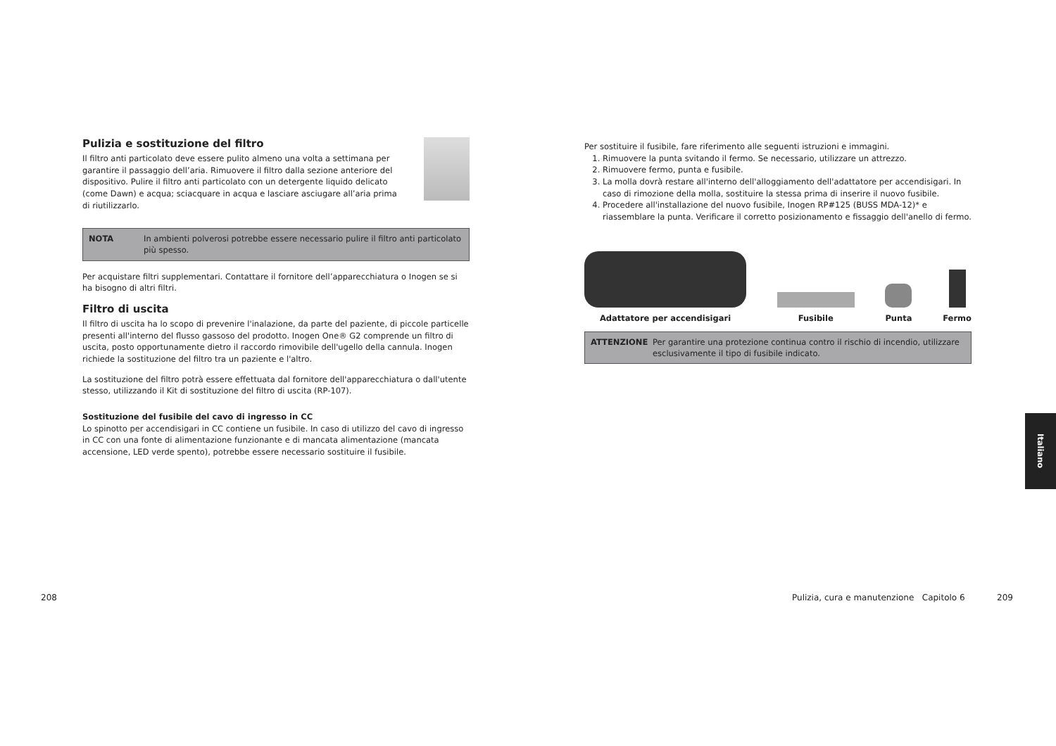Pulizia e sostituzione del filtro
Il filtro anti particolato deve essere pulito almeno una volta a settimana per garantire il passaggio dell’aria. Rimuovere il filtro dalla sezione anteriore del dispositivo. Pulire il filtro anti particolato con un detergente liquido delicato (come Dawn) e acqua; sciacquare in acqua e lasciare asciugare all’aria prima di riutilizzarlo.
NOTA In ambienti polverosi potrebbe essere necessario pulire il filtro anti particolato più spesso.
Per acquistare filtri supplementari. Contattare il fornitore dell’apparecchiatura o Inogen se si ha bisogno di altri filtri.
Filtro di uscita
Il filtro di uscita ha lo scopo di prevenire l'inalazione, da parte del paziente, di piccole particelle presenti all'interno del flusso gassoso del prodotto. Inogen One® G2 comprende un filtro di uscita, posto opportunamente dietro il raccordo rimovibile dell'ugello della cannula. Inogen richiede la sostituzione del filtro tra un paziente e l'altro.
La sostituzione del filtro potrà essere effettuata dal fornitore dell'apparecchiatura o dall'utente stesso, utilizzando il Kit di sostituzione del filtro di uscita (RP-107).
Sostituzione del fusibile del cavo di ingresso in CC
Lo spinotto per accendisigari in CC contiene un fusibile. In caso di utilizzo del cavo di ingresso in CC con una fonte di alimentazione funzionante e di mancata alimentazione (mancata accensione, LED verde spento), potrebbe essere necessario sostituire il fusibile.
Per sostituire il fusibile, fare riferimento alle seguenti istruzioni e immagini.
1. Rimuovere la punta svitando il fermo. Se necessario, utilizzare un attrezzo.
2. Rimuovere fermo, punta e fusibile.
3. La molla dovrà restare all'interno dell'alloggiamento dell'adattatore per accendisigari. In caso di rimozione della molla, sostituire la stessa prima di inserire il nuovo fusibile.
4. Procedere all'installazione del nuovo fusibile, Inogen RP#125 (BUSS MDA-12)* e riassemblare la punta. Verificare il corretto posizionamento e fissaggio dell'anello di fermo.
Adattatore per accendisigari
Fusibile
Punta
Fermo
ATTENZIONE Per garantire una protezione continua contro il rischio di incendio, utilizzare esclusivamente il tipo di fusibile indicato.
Italiano
208
Pulizia, cura e manutenzione Capitolo 6
209